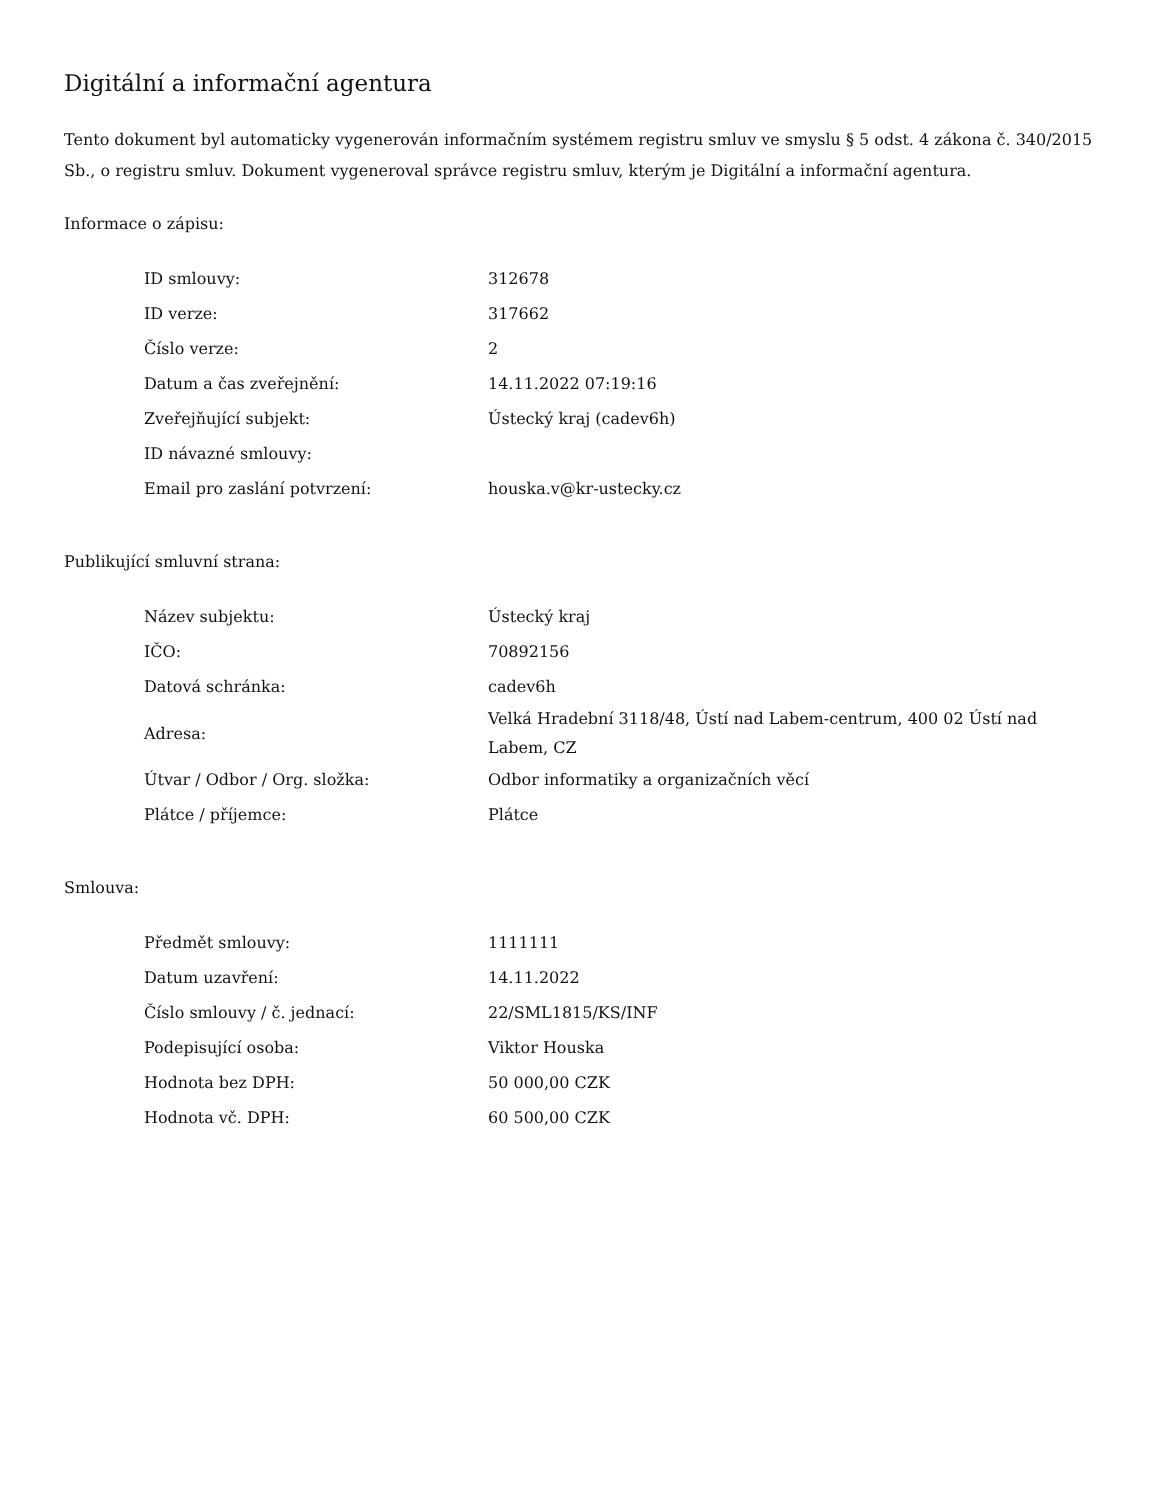Digitální a informační agentura
Tento dokument byl automaticky vygenerován informačním systémem registru smluv ve smyslu § 5 odst. 4 zákona č. 340/2015 Sb., o registru smluv. Dokument vygeneroval správce registru smluv, kterým je Digitální a informační agentura.
Informace o zápisu:
| ID smlouvy: | 312678 |
| ID verze: | 317662 |
| Číslo verze: | 2 |
| Datum a čas zveřejnění: | 14.11.2022 07:19:16 |
| Zveřejňující subjekt: | Ústecký kraj (cadev6h) |
| ID návazné smlouvy: | |
| Email pro zaslání potvrzení: | houska.v@kr-ustecky.cz |
Publikující smluvní strana:
| Název subjektu: | Ústecký kraj |
| IČO: | 70892156 |
| Datová schránka: | cadev6h |
| Adresa: | Velká Hradební 3118/48, Ústí nad Labem-centrum, 400 02 Ústí nad Labem, CZ |
| Útvar / Odbor / Org. složka: | Odbor informatiky a organizačních věcí |
| Plátce / příjemce: | Plátce |
Smlouva:
| Předmět smlouvy: | 1111111 |
| Datum uzavření: | 14.11.2022 |
| Číslo smlouvy / č. jednací: | 22/SML1815/KS/INF |
| Podepisující osoba: | Viktor Houska |
| Hodnota bez DPH: | 50 000,00 CZK |
| Hodnota vč. DPH: | 60 500,00 CZK |